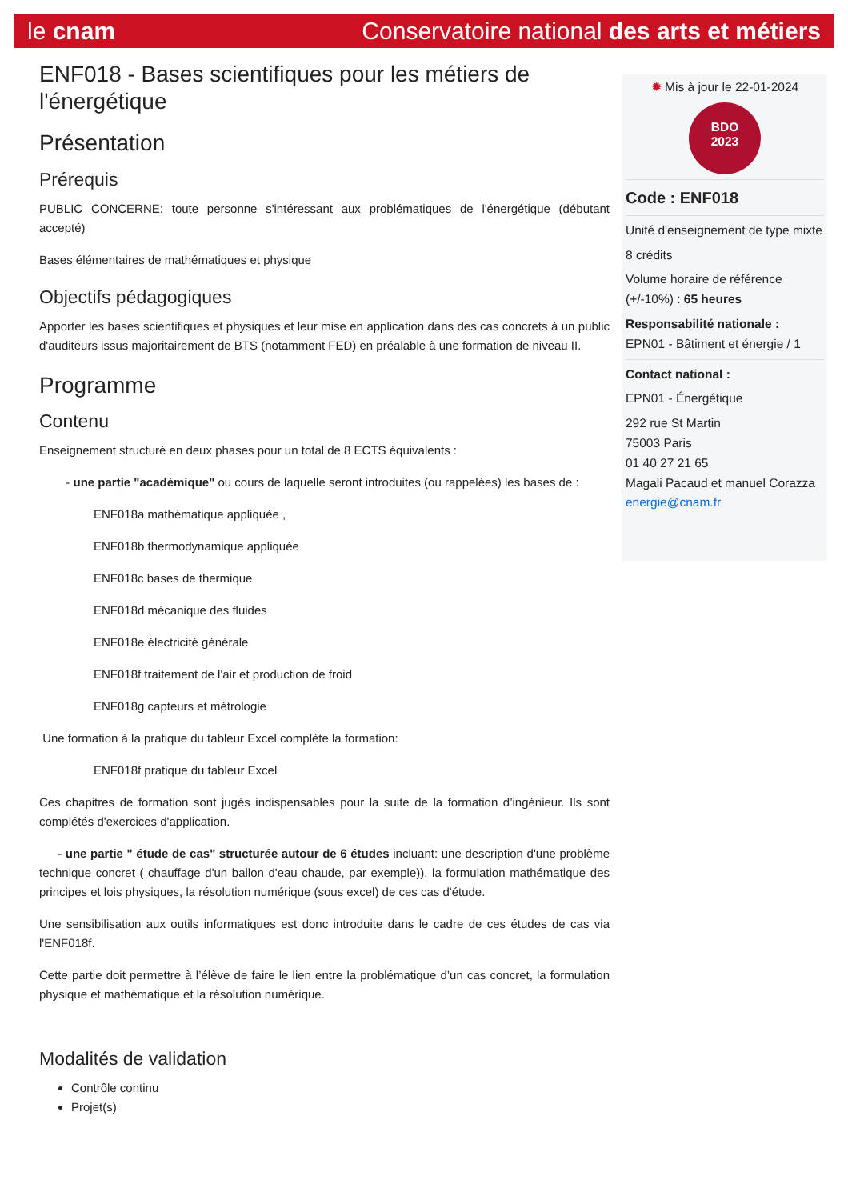le cnam Conservatoire national des arts et métiers
ENF018 - Bases scientifiques pour les métiers de l'énergétique
Présentation
Prérequis
PUBLIC CONCERNE: toute personne s'intéressant aux problématiques de l'énergétique (débutant accepté)
Bases élémentaires de mathématiques et physique
Objectifs pédagogiques
Apporter les bases scientifiques et physiques et leur mise en application dans des cas concrets à un public d'auditeurs issus majoritairement de BTS (notamment FED) en préalable à une formation de niveau II.
Programme
Contenu
Enseignement structuré en deux phases pour un total de 8 ECTS équivalents :
- une partie "académique" ou cours de laquelle seront introduites (ou rappelées) les bases de :
ENF018a mathématique appliquée ,
ENF018b thermodynamique appliquée
ENF018c bases de thermique
ENF018d mécanique des fluides
ENF018e électricité générale
ENF018f traitement de l'air et production de froid
ENF018g capteurs et métrologie
Une formation à la pratique du tableur Excel complète la formation:
ENF018f pratique du tableur Excel
Ces chapitres de formation sont jugés indispensables pour la suite de la formation d’ingénieur. Ils sont complétés d'exercices d'application.
- une partie " étude de cas" structurée autour de 6 études incluant: une description d'une problème technique concret ( chauffage d'un ballon d'eau chaude, par exemple)), la formulation mathématique des principes et lois physiques, la résolution numérique (sous excel) de ces cas d'étude.
Une sensibilisation aux outils informatiques est donc introduite dans le cadre de ces études de cas via l'ENF018f.
Cette partie doit permettre à l’élève de faire le lien entre la problématique d’un cas concret, la formulation physique et mathématique et la résolution numérique.
Modalités de validation
Contrôle continu
Projet(s)
✹ Mis à jour le 22-01-2024
BDO
2023
Code : ENF018
Unité d'enseignement de type mixte
8 crédits
Volume horaire de référence (+/-10%) : 65 heures
Responsabilité nationale :
EPN01 - Bâtiment et énergie / 1
Contact national :
EPN01 - Énergétique
292 rue St Martin
75003 Paris
01 40 27 21 65
Magali Pacaud et manuel Corazza
energie@cnam.fr